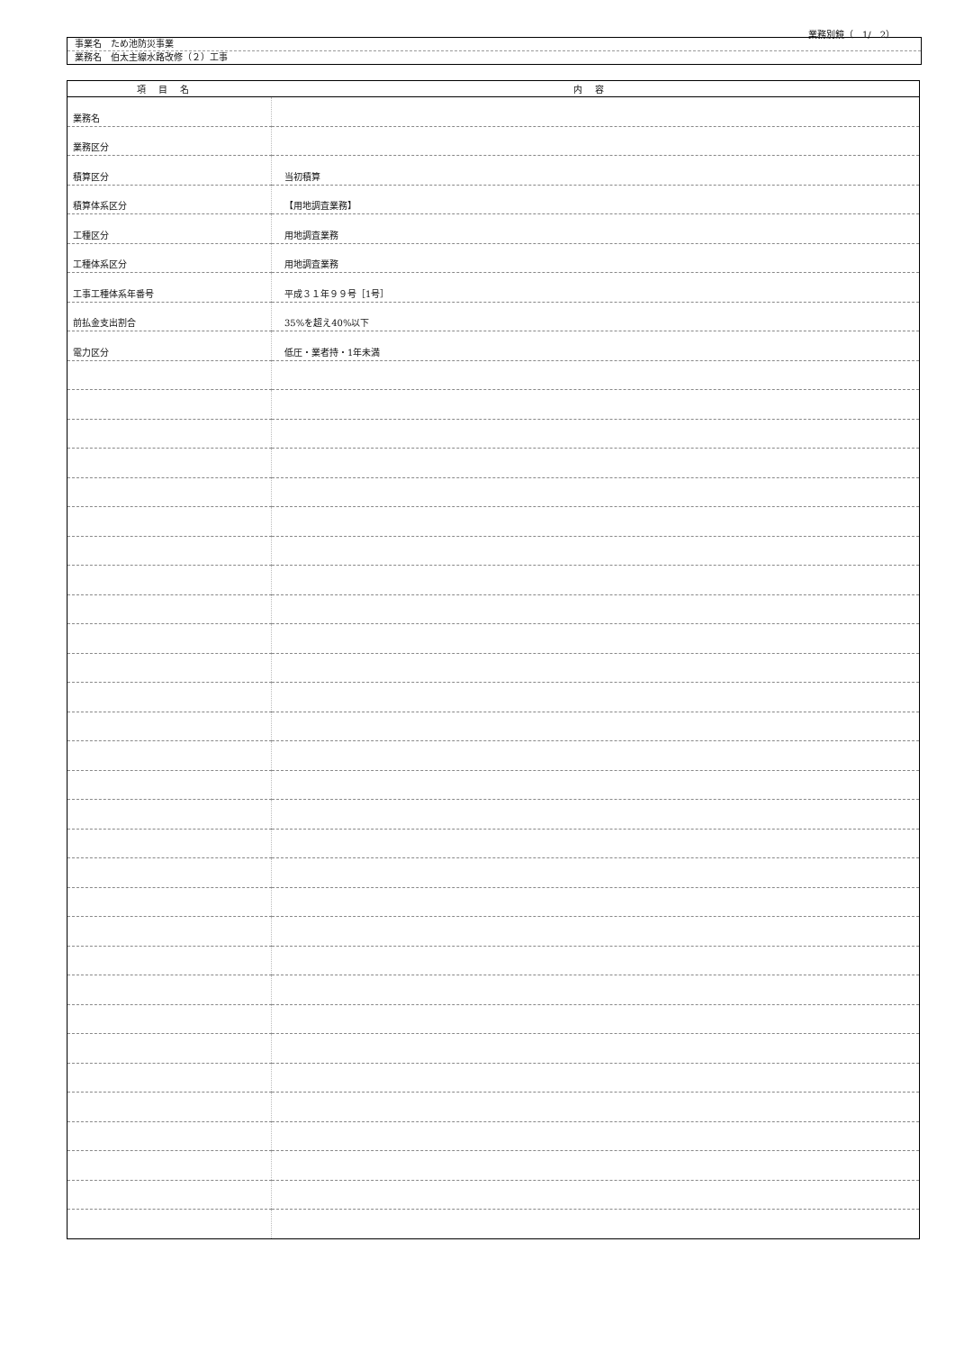業務別鏡（　1/　2）
事業名　ため池防災事業
業務名　伯太主線水路改修（２）工事
| 項目名 | 内容 |
| --- | --- |
| 業務名 | |
| 業務区分 | |
| 積算区分 | 当初積算 |
| 積算体系区分 | 【用地調査業務】 |
| 工種区分 | 用地調査業務 |
| 工種体系区分 | 用地調査業務 |
| 工事工種体系年番号 | 平成３１年９９号［1号］ |
| 前払金支出割合 | 35%を超え40%以下 |
| 電力区分 | 低圧・業者持・1年未満 |